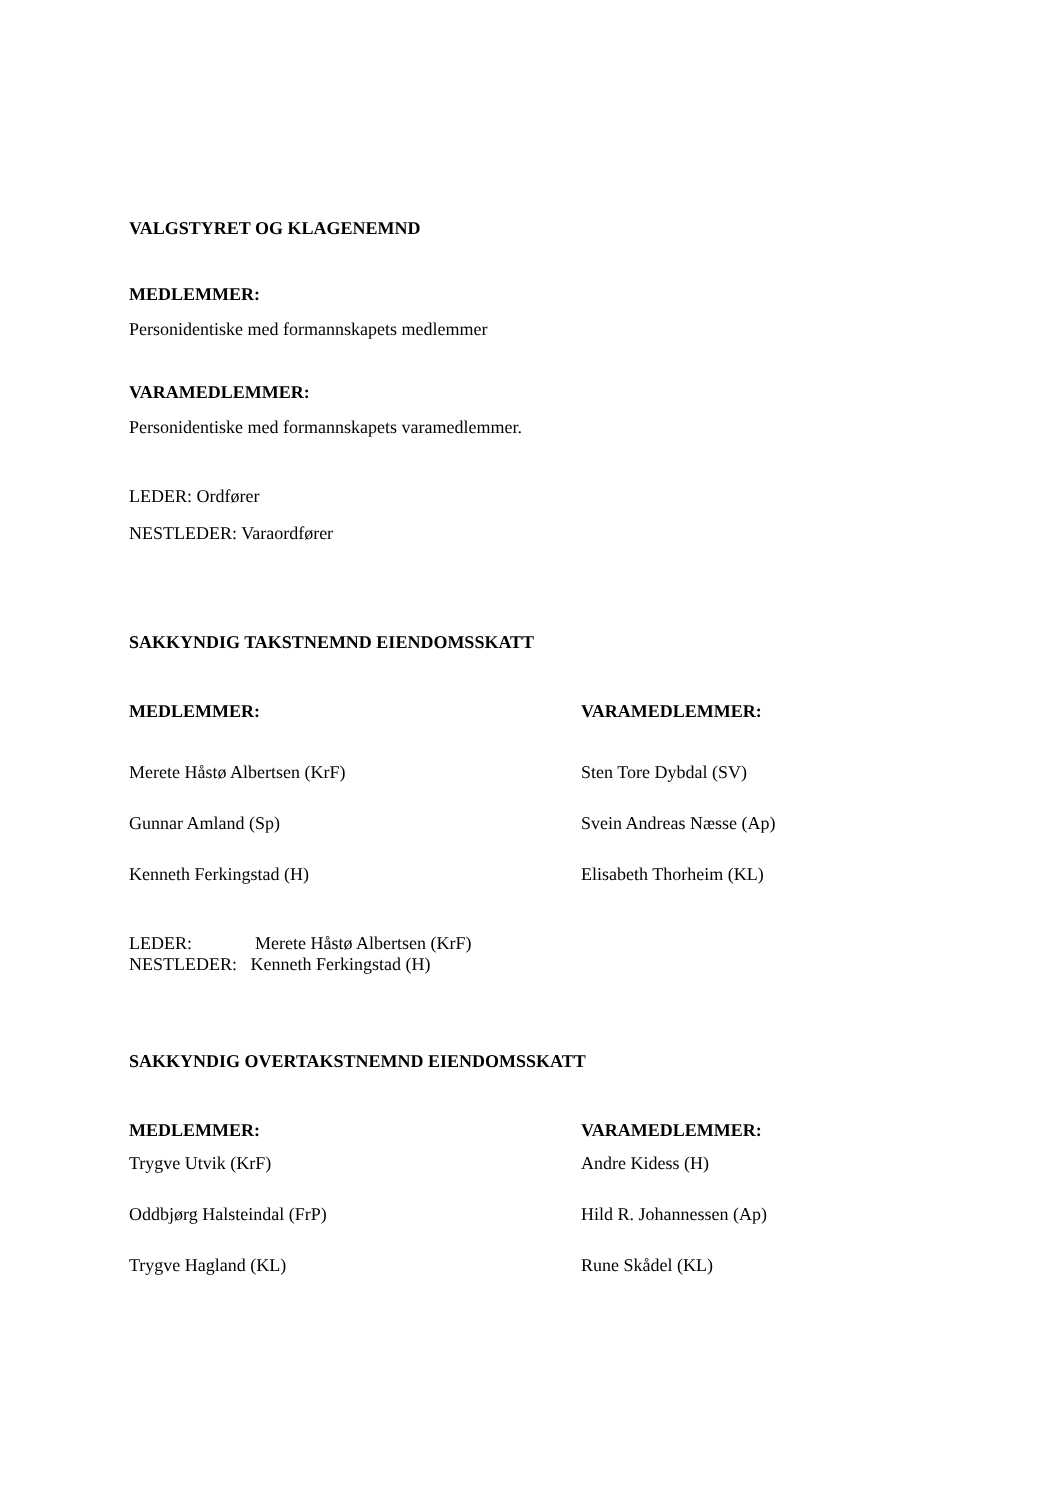VALGSTYRET OG KLAGENEMND
MEDLEMMER:
Personidentiske med formannskapets medlemmer
VARAMEDLEMMER:
Personidentiske med formannskapets varamedlemmer.
LEDER: Ordfører
NESTLEDER: Varaordfører
SAKKYNDIG TAKSTNEMND EIENDOMSSKATT
| MEDLEMMER: | VARAMEDLEMMER: |
| --- | --- |
| Merete Håstø Albertsen (KrF) | Sten Tore Dybdal (SV) |
| Gunnar Amland (Sp) | Svein Andreas Næsse (Ap) |
| Kenneth Ferkingstad (H) | Elisabeth Thorheim (KL) |
LEDER: Merete Håstø Albertsen (KrF)
NESTLEDER: Kenneth Ferkingstad (H)
SAKKYNDIG OVERTAKSTNEMND EIENDOMSSKATT
| MEDLEMMER: | VARAMEDLEMMER: |
| --- | --- |
| Trygve Utvik (KrF) | Andre Kidess (H) |
| Oddbjørg Halsteindal (FrP) | Hild R. Johannessen (Ap) |
| Trygve Hagland (KL) | Rune Skådel (KL) |